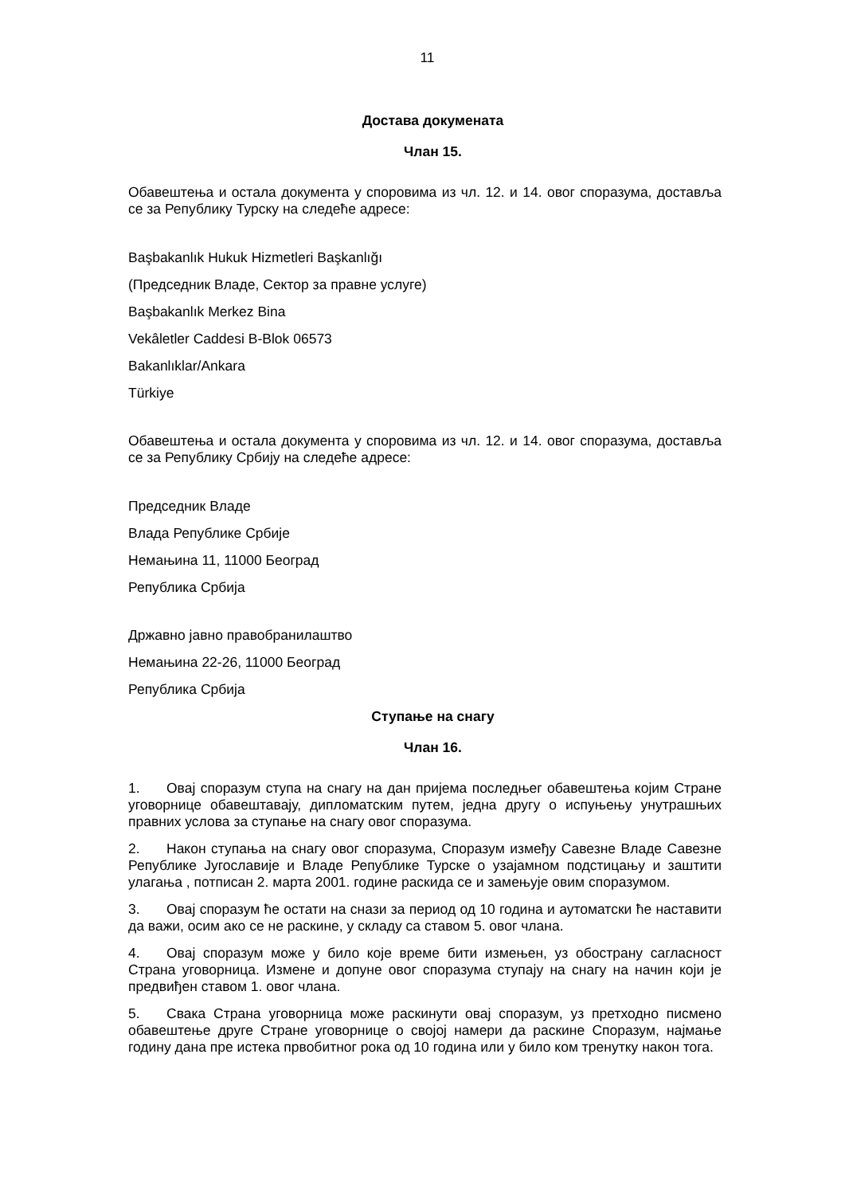11
Достава докумената
Члан 15.
Обавештења и остала документа у споровима из чл. 12. и 14. овог споразума, доставља се за Републику Турску на следеће адресе:
Başbakanlık Hukuk Hizmetleri Başkanlığı
(Председник Владе, Сектор за правне услуге)
Başbakanlık Merkez Bina
Vekâletler Caddesi B-Blok 06573
Bakanlıklar/Ankara
Türkiye
Обавештења и остала документа у споровима из чл. 12. и 14. овог споразума, доставља се за Републику Србију на следеће адресе:
Председник Владе
Влада Републике Србије
Немањина 11, 11000 Београд
Република Србија
Државно јавно правобранилаштво
Немањина 22-26, 11000 Београд
Република Србија
Ступање на снагу
Члан 16.
1. Овај споразум ступа на снагу на дан пријема последњег обавештења којим Стране уговорнице обавештавају, дипломатским путем, једна другу о испуњењу унутрашњих правних услова за ступање на снагу овог споразума.
2. Након ступања на снагу овог споразума, Споразум између Савезне Владе Савезне Републике Југославије и Владе Републике Турске о узајамном подстицању и заштити улагања , потписан 2. марта 2001. године раскида се и замењује овим споразумом.
3. Овај споразум ће остати на снази за период од 10 година и аутоматски ће наставити да важи, осим ако се не раскине, у складу са ставом 5. овог члана.
4. Овај споразум може у било које време бити измењен, уз обострану сагласност Страна уговорница. Измене и допуне овог споразума ступају на снагу на начин који је предвиђен ставом 1. овог члана.
5. Свака Страна уговорница може раскинути овај споразум, уз претходно писмено обавештење друге Стране уговорнице о својој намери да раскине Споразум, најмање годину дана пре истека првобитног рока од 10 година или у било ком тренутку након тога.